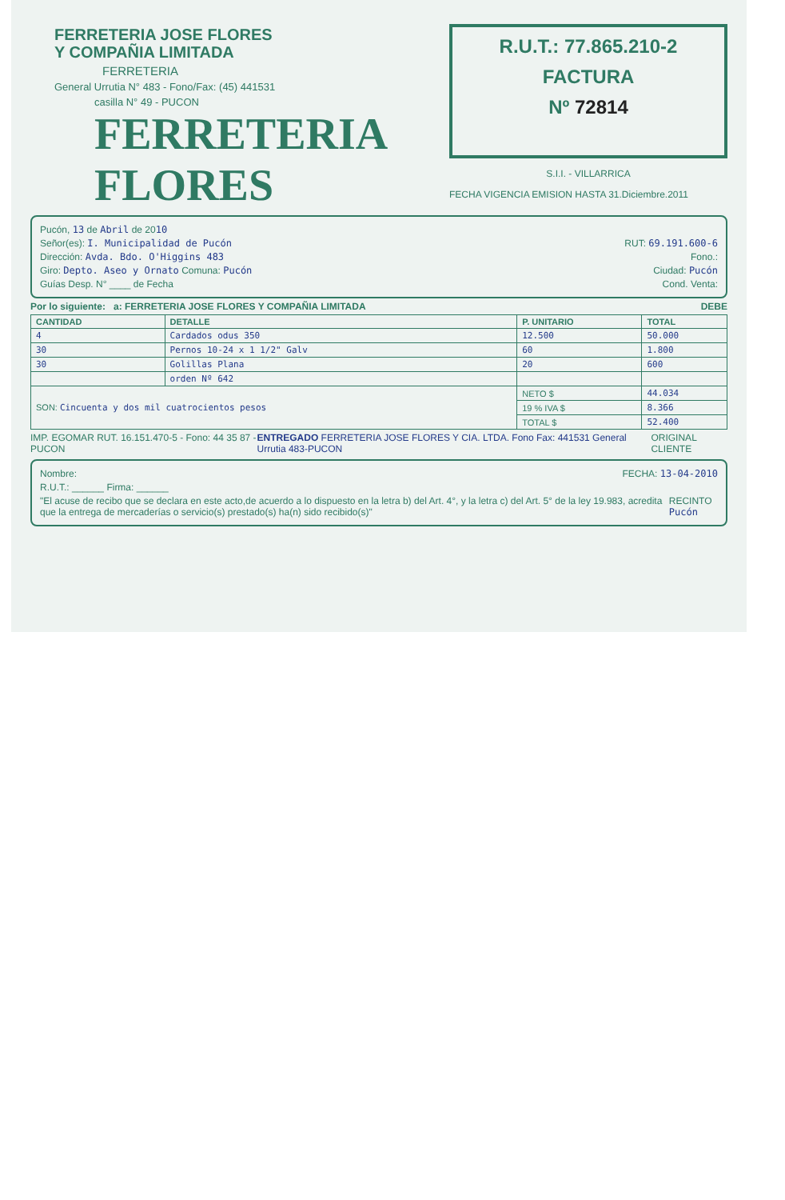FERRETERIA JOSE FLORES
Y COMPAÑIA LIMITADA
FERRETERIA
General Urrutia N° 483 - Fono/Fax: (45) 441531
casilla N° 49 - PUCON
FERRETERIA FLORES
R.U.T.: 77.865.210-2
FACTURA
Nº 72814
S.I.I. - VILLARRICA
FECHA VIGENCIA EMISION HASTA 31.Diciembre.2011
Pucón, 13 de Abril de 2010
Señor(es): I. Municipalidad de Pucón RUT: 69.191.600-6
Dirección: Avda. Bdo. O'Higgins 483 Fono.:
Giro: Depto. Aseo y Ornato Comuna: Pucón Ciudad: Pucón
Guías Desp. N° ____ de Fecha Cond. Venta:
Por lo siguiente: a: FERRETERIA JOSE FLORES Y COMPAÑIA LIMITADA DEBE
| CANTIDAD | DETALLE | P. UNITARIO | TOTAL |
| --- | --- | --- | --- |
| 4 | Cardados odus 350 | 12.500 | 50.000 |
| 30 | Pernos 10-24 x 1 1/2" Galv | 60 | 1.800 |
| 30 | Golillas Plana | 20 | 600 |
| | orden Nº 642 | | |
| SON: Cincuenta y dos mil cuatrocientos pesos | | NETO $ | 44.034 |
| | | 19 % IVA $ | 8.366 |
| | | TOTAL $ | 52.400 |
IMP. EGOMAR RUT. 16.151.470-5 - Fono: 44 35 87 - PUCON ENTREGADO FERRETERIA JOSE FLORES Y CIA. LTDA. Fono Fax: 441531 General Urrutia 483-PUCON ORIGINAL CLIENTE
Nombre: FECHA: 13-04-2010
R.U.T.: ______ Firma: ______
"El acuse de recibo que se declara en este acto,de acuerdo a lo dispuesto en la letra b) del Art. 4°, y la letra c) del Art. 5° de la ley 19.983, acredita que la entrega de mercaderías o servicio(s) prestado(s) ha(n) sido recibido(s)" RECINTO Pucón